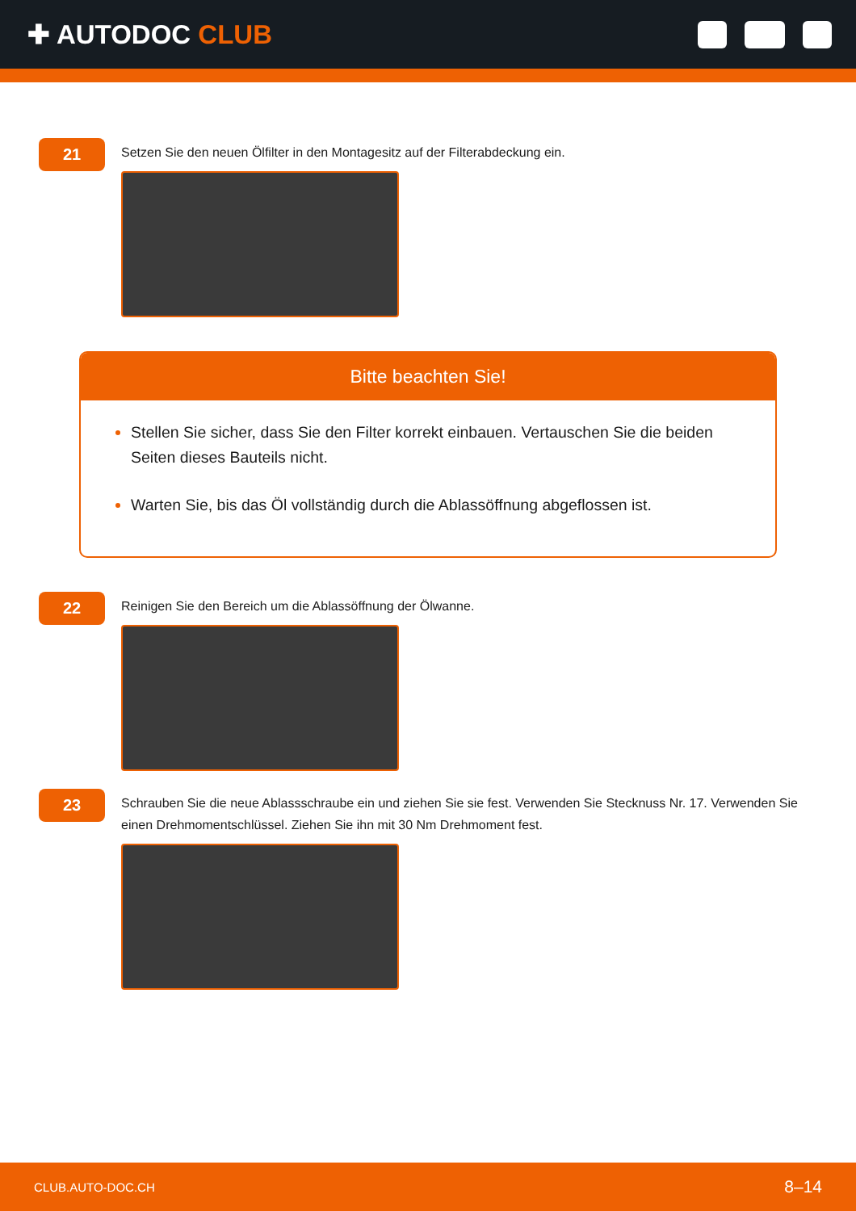✚ AUTODOC CLUB
21
Setzen Sie den neuen Ölfilter in den Montagesitz auf der Filterabdeckung ein.
Bitte beachten Sie!
Stellen Sie sicher, dass Sie den Filter korrekt einbauen. Vertauschen Sie die beiden Seiten dieses Bauteils nicht.
Warten Sie, bis das Öl vollständig durch die Ablassöffnung abgeflossen ist.
22
Reinigen Sie den Bereich um die Ablassöffnung der Ölwanne.
23
Schrauben Sie die neue Ablassschraube ein und ziehen Sie sie fest. Verwenden Sie Stecknuss Nr. 17. Verwenden Sie einen Drehmomentschlüssel. Ziehen Sie ihn mit 30 Nm Drehmoment fest.
CLUB.AUTO-DOC.CH 8–14